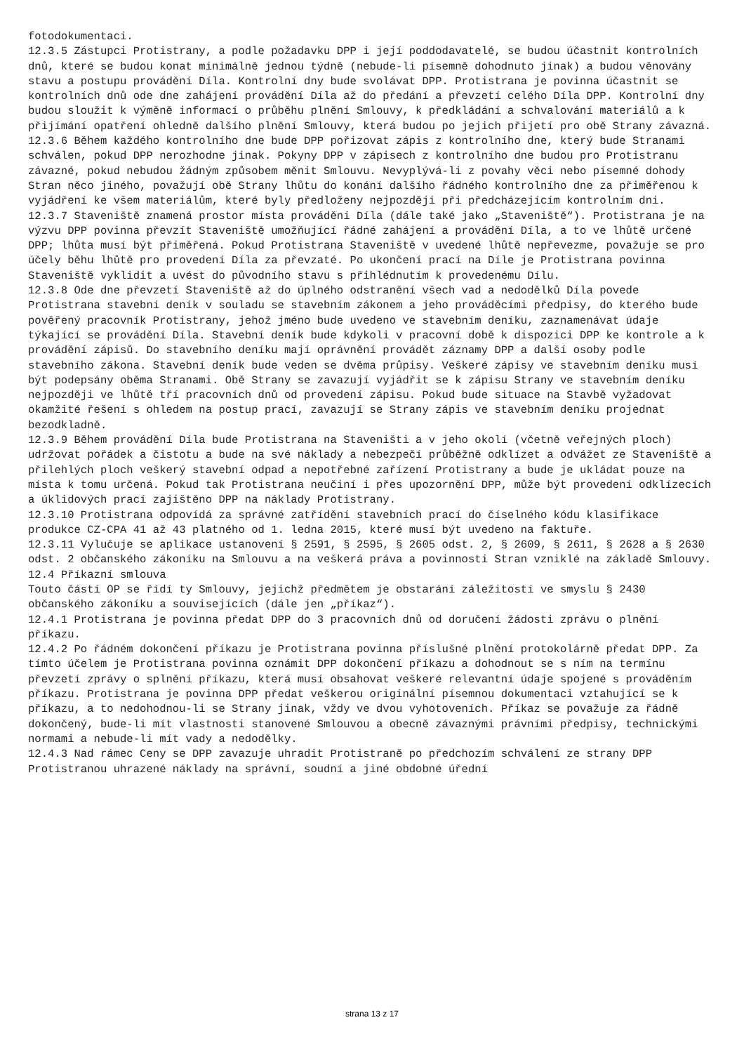fotodokumentaci. 12.3.5 Zástupci Protistrany, a podle požadavku DPP i její poddodavatelé, se budou účastnit kontrolních dnů, které se budou konat minimálně jednou týdně (nebude-li písemně dohodnuto jinak) a budou věnovány stavu a postupu provádění Díla. Kontrolní dny bude svolávat DPP. Protistrana je povinna účastnit se kontrolních dnů ode dne zahájení provádění Díla až do předání a převzetí celého Díla DPP. Kontrolní dny budou sloužit k výměně informací o průběhu plnění Smlouvy, k předkládání a schvalování materiálů a k přijímání opatření ohledně dalšího plnění Smlouvy, která budou po jejich přijetí pro obě Strany závazná. 12.3.6 Během každého kontrolního dne bude DPP pořizovat zápis z kontrolního dne, který bude Stranami schválen, pokud DPP nerozhodne jinak. Pokyny DPP v zápisech z kontrolního dne budou pro Protistranu závazné, pokud nebudou žádným způsobem měnit Smlouvu. Nevyplývá-li z povahy věci nebo písemné dohody Stran něco jiného, považují obě Strany lhůtu do konání dalšího řádného kontrolního dne za přiměřenou k vyjádření ke všem materiálům, které byly předloženy nejpozději při předcházejícím kontrolním dni. 12.3.7 Staveniště znamená prostor místa provádění Díla (dále také jako „Staveniště“). Protistrana je na výzvu DPP povinna převzít Staveniště umožňující řádné zahájení a provádění Díla, a to ve lhůtě určené DPP; lhůta musí být přiměřená. Pokud Protistrana Staveniště v uvedené lhůtě nepřevezme, považuje se pro účely běhu lhůtě pro provedení Díla za převzaté. Po ukončení prací na Díle je Protistrana povinna Staveniště vyklidit a uvést do původního stavu s přihlédnutím k provedenému Dílu. 12.3.8 Ode dne převzetí Staveniště až do úplného odstranění všech vad a nedodělků Díla povede Protistrana stavební deník v souladu se stavebním zákonem a jeho prováděcími předpisy, do kterého bude pověřený pracovník Protistrany, jehož jméno bude uvedeno ve stavebním deníku, zaznamenávat údaje týkající se provádění Díla. Stavební deník bude kdykoli v pracovní době k dispozici DPP ke kontrole a k provádění zápisů. Do stavebního deníku mají oprávnění provádět záznamy DPP a další osoby podle stavebního zákona. Stavební deník bude veden se dvěma průpisy. Veškeré zápisy ve stavebním deníku musí být podepsány oběma Stranami. Obě Strany se zavazují vyjádřit se k zápisu Strany ve stavebním deníku nejpozději ve lhůtě tří pracovních dnů od provedení zápisu. Pokud bude situace na Stavbě vyžadovat okamžité řešení s ohledem na postup prací, zavazují se Strany zápis ve stavebním deníku projednat bezodkladně. 12.3.9 Během provádění Díla bude Protistrana na Staveništi a v jeho okolí (včetně veřejných ploch) udržovat pořádek a čistotu a bude na své náklady a nebezpečí průběžně odklízet a odvážet ze Staveniště a přilehlých ploch veškerý stavební odpad a nepotřebné zařízení Protistrany a bude je ukládat pouze na místa k tomu určená. Pokud tak Protistrana neučiní i přes upozornění DPP, může být provedení odklízecích a úklidových prací zajištěno DPP na náklady Protistrany. 12.3.10 Protistrana odpovídá za správné zatřídění stavebních prací do číselného kódu klasifikace produkce CZ-CPA 41 až 43 platného od 1. ledna 2015, které musí být uvedeno na faktuře. 12.3.11 Vylučuje se aplikace ustanovení § 2591, § 2595, § 2605 odst. 2, § 2609, § 2611, § 2628 a § 2630 odst. 2 občanského zákoníku na Smlouvu a na veškerá práva a povinnosti Stran vzniklé na základě Smlouvy. 12.4 Příkazní smlouva Touto částí OP se řídí ty Smlouvy, jejichž předmětem je obstarání záležitostí ve smyslu § 2430 občanského zákoníku a souvisejících (dále jen „příkaz“). 12.4.1 Protistrana je povinna předat DPP do 3 pracovních dnů od doručení žádosti zprávu o plnění příkazu. 12.4.2 Po řádném dokončení příkazu je Protistrana povinna příslušné plnění protokolárně předat DPP. Za tímto účelem je Protistrana povinna oznámit DPP dokončení příkazu a dohodnout se s ním na termínu převzetí zprávy o splnění příkazu, která musí obsahovat veškeré relevantní údaje spojené s prováděním příkazu. Protistrana je povinna DPP předat veškerou originální písemnou dokumentaci vztahující se k příkazu, a to nedohodnou-li se Strany jinak, vždy ve dvou vyhotoveních. Příkaz se považuje za řádně dokončený, bude-li mít vlastnosti stanovené Smlouvou a obecně závaznými právními předpisy, technickými normami a nebude-li mít vady a nedodělky. 12.4.3 Nad rámec Ceny se DPP zavazuje uhradit Protistraně po předchozím schválení ze strany DPP Protistranou uhrazené náklady na správní, soudní a jiné obdobné úřední
strana 13 z 17